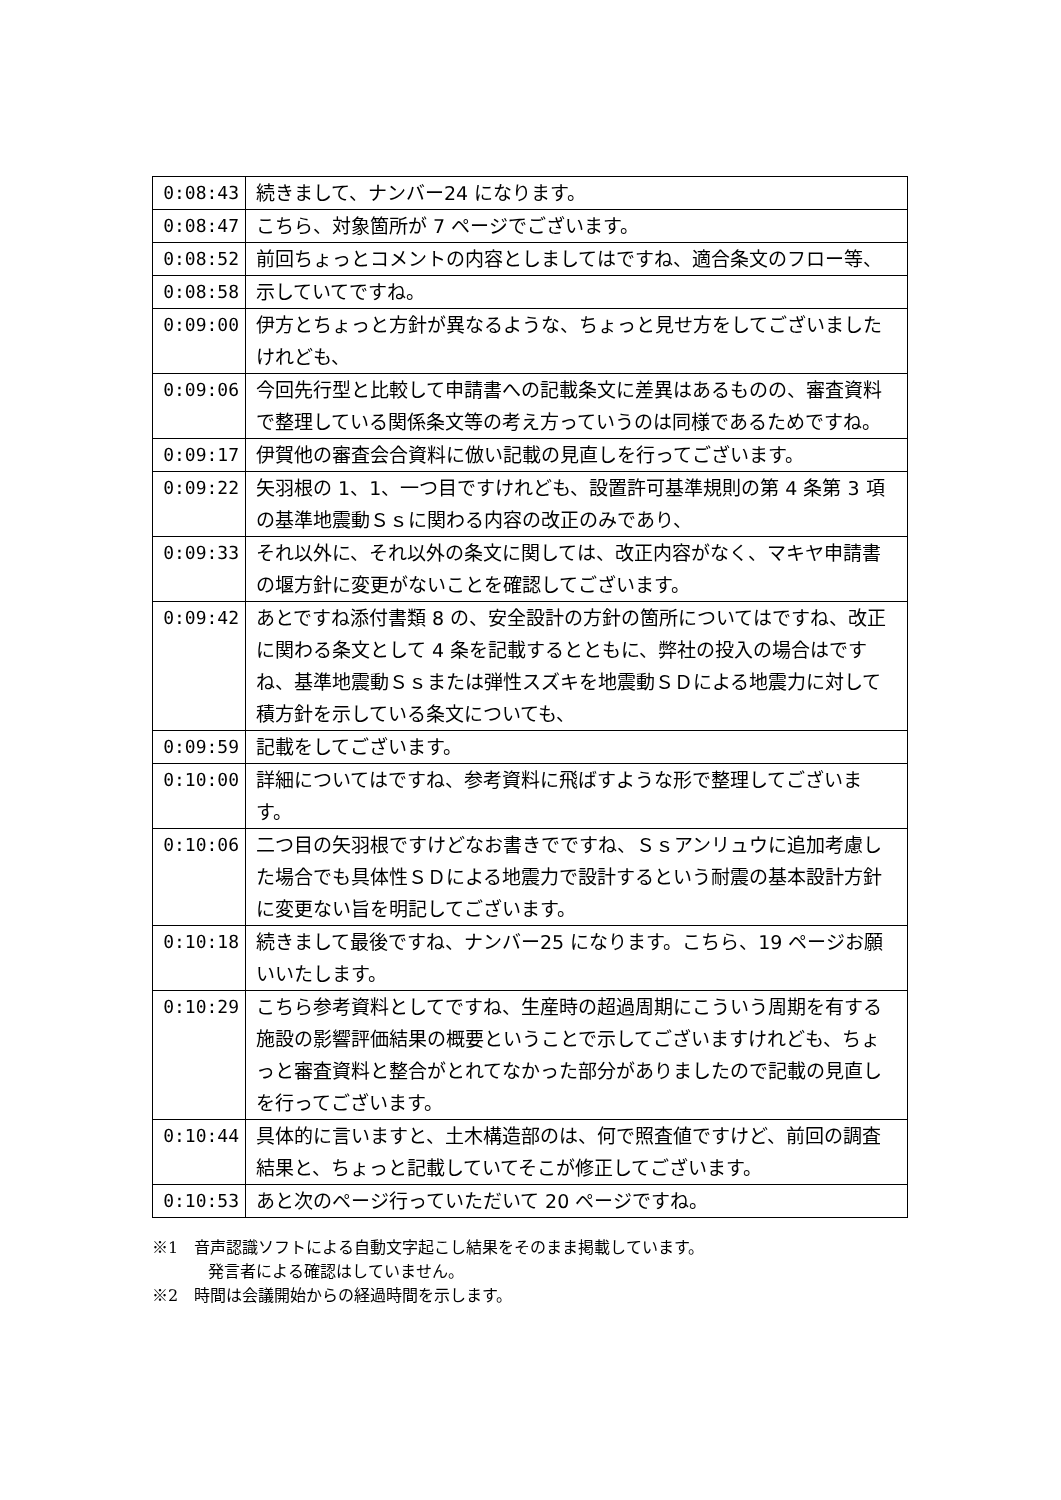| 0:08:43 | 続きまして、ナンバー24 になります。 |
| 0:08:47 | こちら、対象箇所が 7 ページでございます。 |
| 0:08:52 | 前回ちょっとコメントの内容としましてはですね、適合条文のフロー等、 |
| 0:08:58 | 示していてですね。 |
| 0:09:00 | 伊方とちょっと方針が異なるような、ちょっと見せ方をしてございましたけれども、 |
| 0:09:06 | 今回先行型と比較して申請書への記載条文に差異はあるものの、審査資料で整理している関係条文等の考え方っていうのは同様であるためですね。 |
| 0:09:17 | 伊賀他の審査会合資料に倣い記載の見直しを行ってございます。 |
| 0:09:22 | 矢羽根の 1、1、一つ目ですけれども、設置許可基準規則の第 4 条第 3 項の基準地震動Ｓｓに関わる内容の改正のみであり、 |
| 0:09:33 | それ以外に、それ以外の条文に関しては、改正内容がなく、マキヤ申請書の堰方針に変更がないことを確認してございます。 |
| 0:09:42 | あとですね添付書類 8 の、安全設計の方針の箇所についてはですね、改正に関わる条文として 4 条を記載するとともに、弊社の投入の場合はですね、基準地震動Ｓｓまたは弾性スズキを地震動ＳＤによる地震力に対して積方針を示している条文についても、 |
| 0:09:59 | 記載をしてございます。 |
| 0:10:00 | 詳細についてはですね、参考資料に飛ばすような形で整理してございます。 |
| 0:10:06 | 二つ目の矢羽根ですけどなお書きでですね、Ｓｓアンリュウに追加考慮した場合でも具体性ＳＤによる地震力で設計するという耐震の基本設計方針に変更ない旨を明記してございます。 |
| 0:10:18 | 続きまして最後ですね、ナンバー25 になります。こちら、19 ページお願いいたします。 |
| 0:10:29 | こちら参考資料としてですね、生産時の超過周期にこういう周期を有する施設の影響評価結果の概要ということで示してございますけれども、ちょっと審査資料と整合がとれてなかった部分がありましたので記載の見直しを行ってございます。 |
| 0:10:44 | 具体的に言いますと、土木構造部のは、何で照査値ですけど、前回の調査結果と、ちょっと記載していてそこが修正してございます。 |
| 0:10:53 | あと次のページ行っていただいて 20 ページですね。 |
※1　音声認識ソフトによる自動文字起こし結果をそのまま掲載しています。
発言者による確認はしていません。
※2　時間は会議開始からの経過時間を示します。